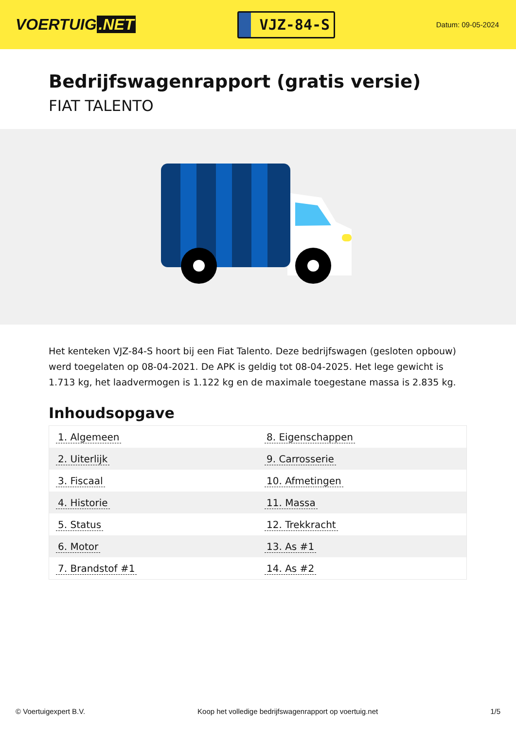VOERTUIG.NET
VJZ-84-S
Datum: 09-05-2024
Bedrijfswagenrapport (gratis versie)
FIAT TALENTO
Het kenteken VJZ-84-S hoort bij een Fiat Talento. Deze bedrijfswagen (gesloten opbouw) werd toegelaten op 08-04-2021. De APK is geldig tot 08-04-2025. Het lege gewicht is 1.713 kg, het laadvermogen is 1.122 kg en de maximale toegestane massa is 2.835 kg.
Inhoudsopgave
| 1. Algemeen | 8. Eigenschappen |
| 2. Uiterlijk | 9. Carrosserie |
| 3. Fiscaal | 10. Afmetingen |
| 4. Historie | 11. Massa |
| 5. Status | 12. Trekkracht |
| 6. Motor | 13. As #1 |
| 7. Brandstof #1 | 14. As #2 |
© Voertuigexpert B.V. Koop het volledige bedrijfswagenrapport op voertuig.net 1/5